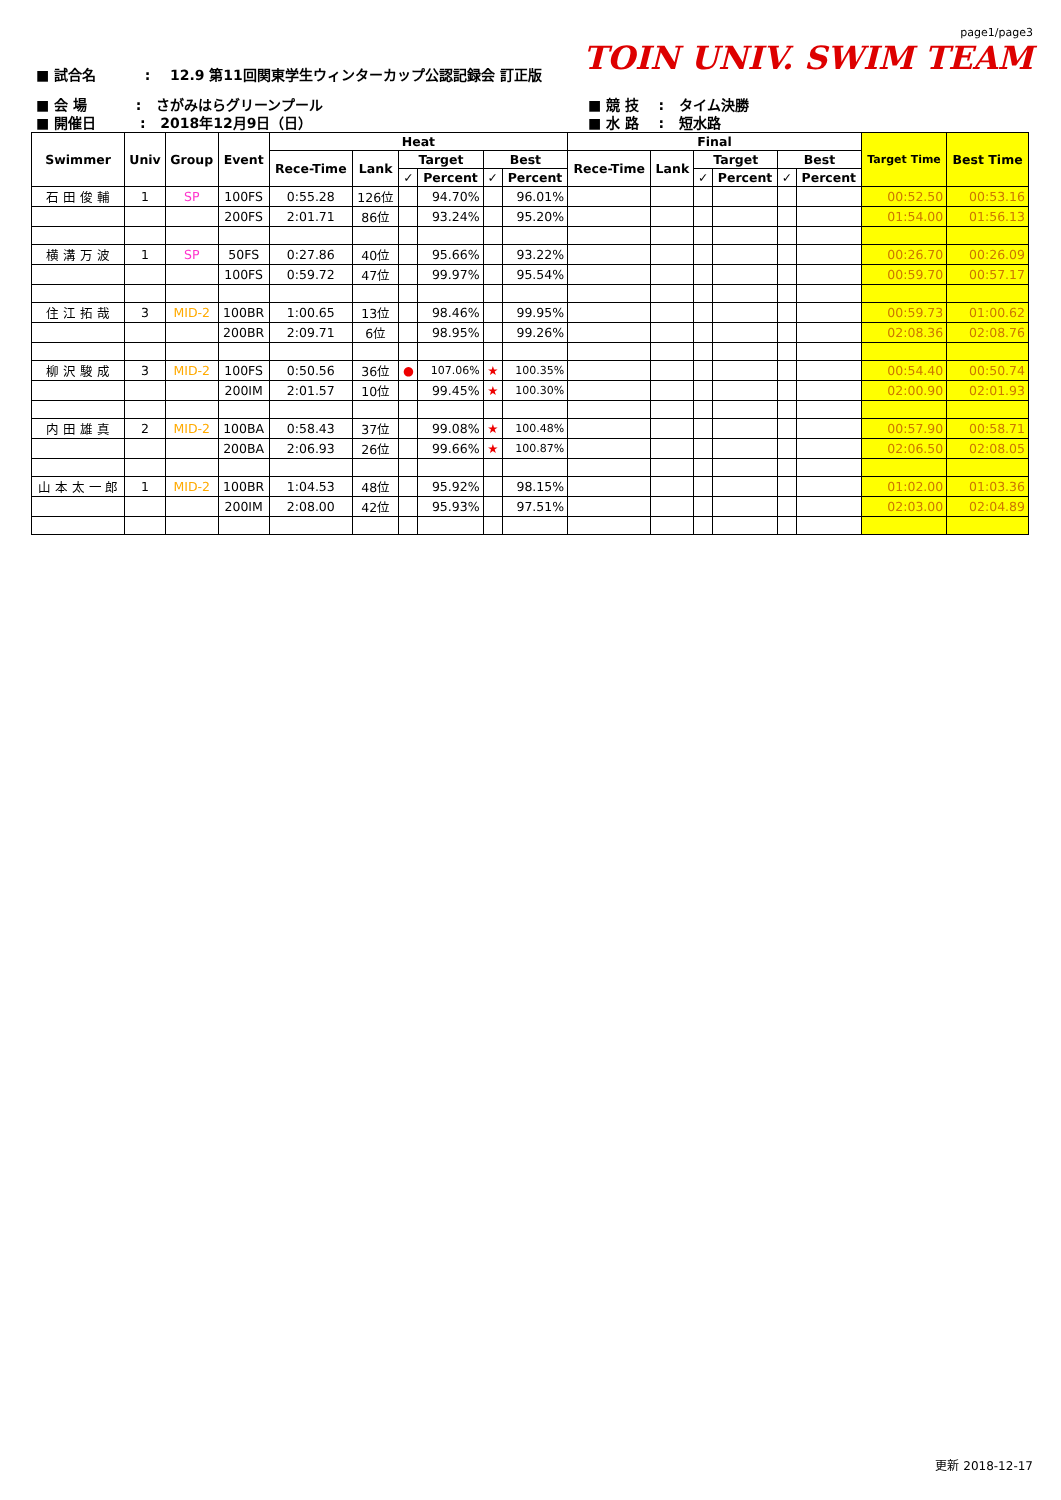■ 試合名 : 12.9 第11回関東学生ウィンターカップ公認記録会 訂正版
page1/page3
TOIN UNIV. SWIM TEAM
■ 会 場 : さがみはらグリーンプール
■ 開催日 : 2018年12月9日（日）
■ 競 技 : タイム決勝
■ 水 路 : 短水路
| Swimmer | Univ | Group | Event | Heat | | | | | | Final | | | | | | Target Time | Best Time |
| --- | --- | --- | --- | --- | --- | --- | --- | --- | --- | --- | --- | --- | --- | --- | --- | --- | --- |
| | | | | Rece-Time | Lank | Target | | Best | | Rece-Time | Lank | Target | | Best | | | |
| | | | | | | ✓ | Percent | ✓ | Percent | | | ✓ | Percent | ✓ | Percent | | |
| 石 田 俊 輔 | 1 | SP | 100FS | 0:55.28 | 126位 | | 94.70% | | 96.01% | | | | | | | 00:52.50 | 00:53.16 |
| | | | 200FS | 2:01.71 | 86位 | | 93.24% | | 95.20% | | | | | | | 01:54.00 | 01:56.13 |
| 横 溝 万 波 | 1 | SP | 50FS | 0:27.86 | 40位 | | 95.66% | | 93.22% | | | | | | | 00:26.70 | 00:26.09 |
| | | | 100FS | 0:59.72 | 47位 | | 99.97% | | 95.54% | | | | | | | 00:59.70 | 00:57.17 |
| 住 江 拓 哉 | 3 | MID-2 | 100BR | 1:00.65 | 13位 | | 98.46% | | 99.95% | | | | | | | 00:59.73 | 01:00.62 |
| | | | 200BR | 2:09.71 | 6位 | | 98.95% | | 99.26% | | | | | | | 02:08.36 | 02:08.76 |
| 柳 沢 駿 成 | 3 | MID-2 | 100FS | 0:50.56 | 36位 | ● | 107.06% | ★ | 100.35% | | | | | | | 00:54.40 | 00:50.74 |
| | | | 200IM | 2:01.57 | 10位 | | 99.45% | ★ | 100.30% | | | | | | | 02:00.90 | 02:01.93 |
| 内 田 雄 真 | 2 | MID-2 | 100BA | 0:58.43 | 37位 | | 99.08% | ★ | 100.48% | | | | | | | 00:57.90 | 00:58.71 |
| | | | 200BA | 2:06.93 | 26位 | | 99.66% | ★ | 100.87% | | | | | | | 02:06.50 | 02:08.05 |
| 山 本 太 一 郎 | 1 | MID-2 | 100BR | 1:04.53 | 48位 | | 95.92% | | 98.15% | | | | | | | 01:02.00 | 01:03.36 |
| | | | 200IM | 2:08.00 | 42位 | | 95.93% | | 97.51% | | | | | | | 02:03.00 | 02:04.89 |
更新 2018-12-17